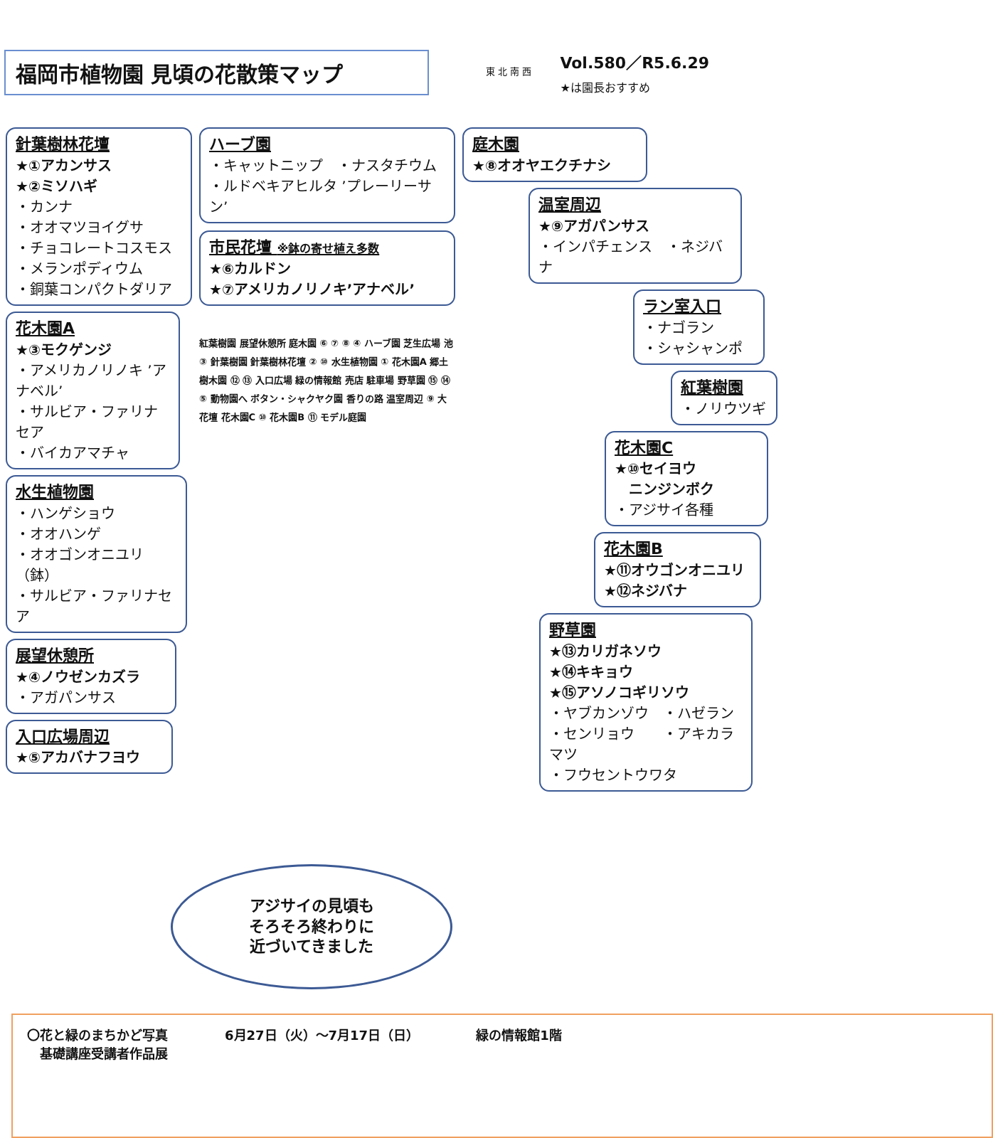福岡市植物園 見頃の花散策マップ
東 北 南 西
Vol.580／R5.6.29
★は園長おすすめ
針葉樹林花壇
★①アカンサス
★②ミソハギ
・カンナ
・オオマツヨイグサ
・チョコレートコスモス
・メランポディウム
・銅葉コンパクトダリア
花木園A
★③モクゲンジ
・アメリカノリノキ ’アナベル’
・サルビア・ファリナセア
・バイカアマチャ
水生植物園
・ハンゲショウ
・オオハンゲ
・オオゴンオニユリ（鉢）
・サルビア・ファリナセア
展望休憩所
★④ノウゼンカズラ
・アガパンサス
入口広場周辺
★⑤アカバナフヨウ
ハーブ園
・キャットニップ　・ナスタチウム
・ルドベキアヒルタ ’プレーリーサン’
市民花壇 ※鉢の寄せ植え多数
★⑥カルドン
★⑦アメリカノリノキ’アナベル’
紅葉樹園 展望休憩所 庭木園 ⑥ ⑦ ⑧ ④ ハーブ園 芝生広場 池 ③ 針葉樹園 針葉樹林花壇 ② ⑩ 水生植物園 ① 花木園A 郷土樹木園 ⑫ ⑬ 入口広場 緑の情報館 売店 駐車場 野草園 ⑮ ⑭ ⑤ 動物園へ ボタン・シャクヤク園 香りの路 温室周辺 ⑨ 大花壇 花木園C ⑩ 花木園B ⑪ モデル庭園
庭木園
★⑧オオヤエクチナシ
温室周辺
★⑨アガパンサス
・インパチェンス　・ネジバナ
ラン室入口
・ナゴラン
・シャシャンポ
紅葉樹園
・ノリウツギ
花木園C
★⑩セイヨウ
　ニンジンボク
・アジサイ各種
花木園B
★⑪オウゴンオニユリ
★⑫ネジバナ
野草園
★⑬カリガネソウ
★⑭キキョウ
★⑮アソノコギリソウ
・ヤブカンゾウ　・ハゼラン
・センリョウ　　・アキカラマツ
・フウセントウワタ
アジサイの見頃も
そろそろ終わりに
近づいてきました
〇花と緑のまちかど写真
　基礎講座受講者作品展
6月27日（火）～7月17日（日） 緑の情報館1階